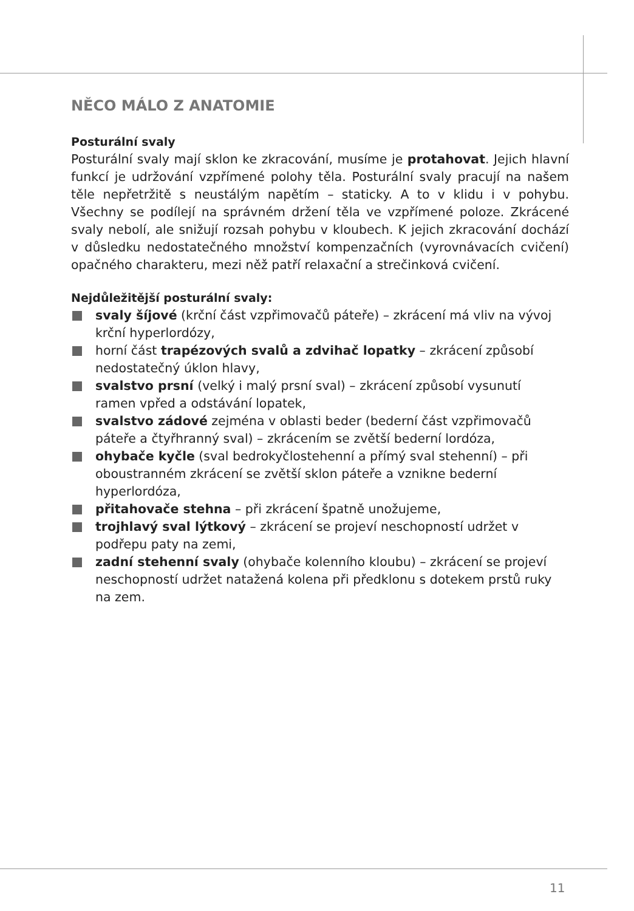NĚCO MÁLO Z ANATOMIE
Posturální svaly
Posturální svaly mají sklon ke zkracování, musíme je protahovat. Jejich hlavní funkcí je udržování vzpřímené polohy těla. Posturální svaly pracují na našem těle nepřetržitě s neustálým napětím – staticky. A to v klidu i v pohybu. Všechny se podílejí na správném držení těla ve vzpřímené poloze. Zkrácené svaly nebolí, ale snižují rozsah pohybu v kloubech. K jejich zkracování dochází v důsledku nedostatečného množství kompenzačních (vyrovnávacích cvičení) opačného charakteru, mezi něž patří relaxační a strečinková cvičení.
Nejdůležitější posturální svaly:
svaly šíjové (krční část vzpřimovačů páteře) – zkrácení má vliv na vývoj krční hyperlordózy,
horní část trapézových svalů a zdvihač lopatky – zkrácení způsobí nedostatečný úklon hlavy,
svalstvo prsní (velký i malý prsní sval) – zkrácení způsobí vysunutí ramen vpřed a odstávání lopatek,
svalstvo zádové zejména v oblasti beder (bederní část vzpřimovačů páteře a čtyřhranný sval) – zkrácením se zvětší bederní lordóza,
ohybače kyčle (sval bedrokyčlostehenní a přímý sval stehenní) – při oboustranném zkrácení se zvětší sklon páteře a vznikne bederní hyperlordóza,
přitahovače stehna – při zkrácení špatně unožujeme,
trojhlavý sval lýtkový – zkrácení se projeví neschopností udržet v podřepu paty na zemi,
zadní stehenní svaly (ohybače kolenního kloubu) – zkrácení se projeví neschopností udržet natažená kolena při předklonu s dotekem prstů ruky na zem.
11